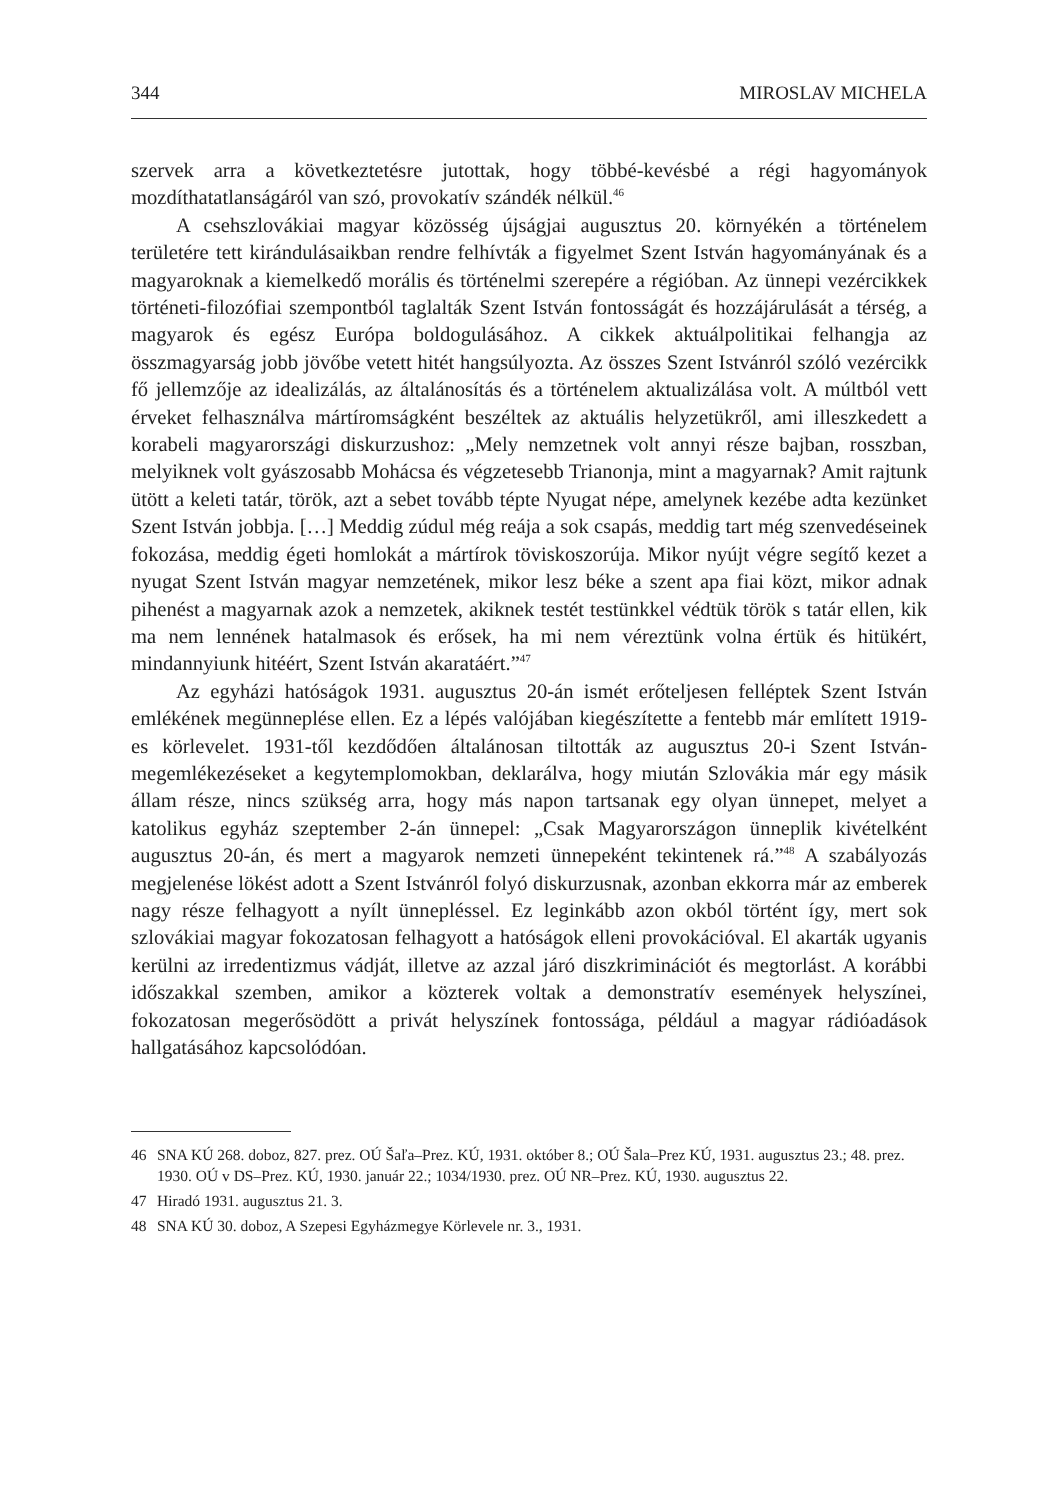344 MIROSLAV MICHELA
szervek arra a következtetésre jutottak, hogy többé-kevésbé a régi hagyományok mozdíthatatlanságáról van szó, provokatív szándék nélkül.<sup>46</sup>
A csehszlovákiai magyar közösség újságjai augusztus 20. környékén a történelem területére tett kirándulásaikban rendre felhívták a figyelmet Szent István hagyományának és a magyaroknak a kiemelkedő morális és történelmi szerepére a régióban. Az ünnepi vezércikkek történeti-filozófiai szempontból taglalták Szent István fontosságát és hozzájárulását a térség, a magyarok és egész Európa boldogulásához. A cikkek aktuálpolitikai felhangja az összmagyarság jobb jövőbe vetett hitét hangsúlyozta. Az összes Szent Istvánról szóló vezércikk fő jellemzője az idealizálás, az általánosítás és a történelem aktualizálása volt. A múltból vett érveket felhasználva mártíromságként beszéltek az aktuális helyzetükről, ami illeszkedett a korabeli magyarországi diskurzushoz: „Mely nemzetnek volt annyi része bajban, rosszban, melyiknek volt gyászosabb Mohácsa és végzetesebb Trianonja, mint a magyarnak? Amit rajtunk ütött a keleti tatár, török, azt a sebet tovább tépte Nyugat népe, amelynek kezébe adta kezünket Szent István jobbja. […] Meddig zúdul még reája a sok csapás, meddig tart még szenvedéseinek fokozása, meddig égeti homlokát a mártírok töviskoszorúja. Mikor nyújt végre segítő kezet a nyugat Szent István magyar nemzetének, mikor lesz béke a szent apa fiai közt, mikor adnak pihenést a magyarnak azok a nemzetek, akiknek testét testünkkel védtük török s tatár ellen, kik ma nem lennének hatalmasok és erősek, ha mi nem véreztünk volna értük és hitükért, mindannyiunk hitéért, Szent István akaratáért.”<sup>47</sup>
Az egyházi hatóságok 1931. augusztus 20-án ismét erőteljesen felléptek Szent István emlékének megünneplése ellen. Ez a lépés valójában kiegészítette a fentebb már említett 1919-es körlevelet. 1931-től kezdődően általánosan tiltották az augusztus 20-i Szent István-megemlékezéseket a kegytemplomokban, deklarálva, hogy miután Szlovákia már egy másik állam része, nincs szükség arra, hogy más napon tartsanak egy olyan ünnepet, melyet a katolikus egyház szeptember 2-án ünnepel: „Csak Magyarországon ünneplik kivételként augusztus 20-án, és mert a magyarok nemzeti ünnepeként tekintenek rá.”<sup>48</sup> A szabályozás megjelenése lökést adott a Szent Istvánról folyó diskurzusnak, azonban ekkorra már az emberek nagy része felhagyott a nyílt ünnepléssel. Ez leginkább azon okból történt így, mert sok szlovákiai magyar fokozatosan felhagyott a hatóságok elleni provokációval. El akarták ugyanis kerülni az irredentizmus vádját, illetve az azzal járó diszkriminációt és megtorlást. A korábbi időszakkal szemben, amikor a közterek voltak a demonstratív események helyszínei, fokozatosan megerősödött a privát helyszínek fontossága, például a magyar rádióadások hallgatásához kapcsolódóan.
46 SNA KÚ 268. doboz, 827. prez. OÚ Šaľa–Prez. KÚ, 1931. október 8.; OÚ Šala–Prez KÚ, 1931. augusztus 23.; 48. prez. 1930. OÚ v DS–Prez. KÚ, 1930. január 22.; 1034/1930. prez. OÚ NR–Prez. KÚ, 1930. augusztus 22.
47 Hiradó 1931. augusztus 21. 3.
48 SNA KÚ 30. doboz, A Szepesi Egyházmegye Körlevele nr. 3., 1931.